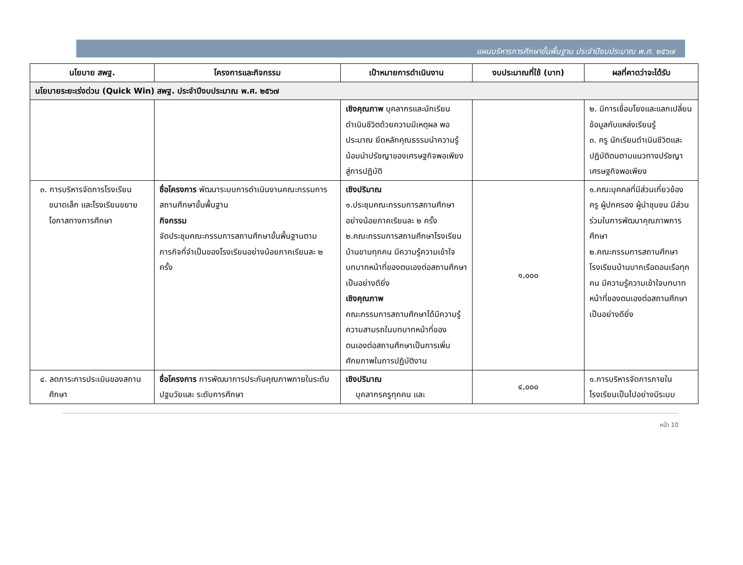แผนบริหารการศึกษาขั้นพื้นฐาน ประจำปีงบประมาณ พ.ศ. ๒๕๖๗
| นโยบาย สพฐ. | โครงการและกิจกรรม | เป้าหมายการดำเนินงาน | งบประมาณที่ใช้ (บาท) | ผลที่คาดว่าจะได้รับ |
| --- | --- | --- | --- | --- |
| นโยบายระยะเร่งด่วน (Quick Win) สพฐ. ประจำปีงบประมาณ พ.ศ. ๒๕๖๗ | | | | |
| | | เชิงคุณภาพ บุคลากรและนักเรียน ดำเนินชีวิตด้วยความมีเหตุผล พอประมาณ ยึดหลักคุณธรรมนำความรู้น้อมนำปรัชญาของเศรษฐกิจพอเพียงสู่การปฏิบัติ | | ๒. มีการเชื่อมโยงและแลกเปลี่ยนข้อมูลกับแหล่งเรียนรู้ ๓. ครู นักเรียนดำเนินชีวิตและปฏิบัติตนตามแนวทางปรัชญาเศรษฐกิจพอเพียง |
| ๓. การบริหารจัดการโรงเรียนขนาดเล็ก และโรงเรียนขยายโอกาสทางการศึกษา | ชื่อโครงการ พัฒนาระบบการดำเนินงานคณะกรรมการสถานศึกษาขั้นพื้นฐาน กิจกรรม จัดประชุมคณะกรรมการสถานศึกษาขั้นพื้นฐานตามภารกิจที่จำเป็นของโรงเรียนอย่างน้อยภาคเรียนละ ๒ ครั้ง | เชิงปริมาณ ๑.ประชุมคณะกรรมการสถานศึกษาอย่างน้อยภาคเรียนละ ๒ ครั้ง ๒.คณะกรรมการสถานศึกษาโรงเรียนบ้านขามทุกคน มีความรู้ความเข้าใจบทบาทหน้าที่ของตนเองต่อสถานศึกษาเป็นอย่างดียิ่ง เชิงคุณภาพ คณะกรรมการสถานศึกษาได้มีความรู้ความสามรถในบทบาทหน้าที่ของตนเองต่อสถานศึกษาเป็นการเพิ่มศักยภาพในการปฏิบัติงาน | ๑,๐๐๐ | ๑.คณะบุคคลที่มีส่วนเกี่ยวข้อง ครู ผู้ปกครอง ผู้นำชุมชน มีส่วนร่วมในการพัฒนาคุณภาพการศึกษา ๒.คณะกรรมการสถานศึกษาโรงเรียนบ้านบากเรือดอนเรือทุกคน มีความรู้ความเข้าใจบทบาทหน้าที่ของตนเองต่อสถานศึกษาเป็นอย่างดียิ่ง |
| ๔. ลดภาระการประเมินของสถานศึกษา | ชื่อโครงการ การพัฒนาการประกันคุณภาพภายในระดับปฐมวัยและ ระดับการศึกษา | เชิงปริมาณ บุคลากรครูทุกคน และ | ๔,๐๐๐ | ๑.การบริหารจัดการภายในโรงเรียนเป็นไปอย่างมีระบบ |
หน้า 10